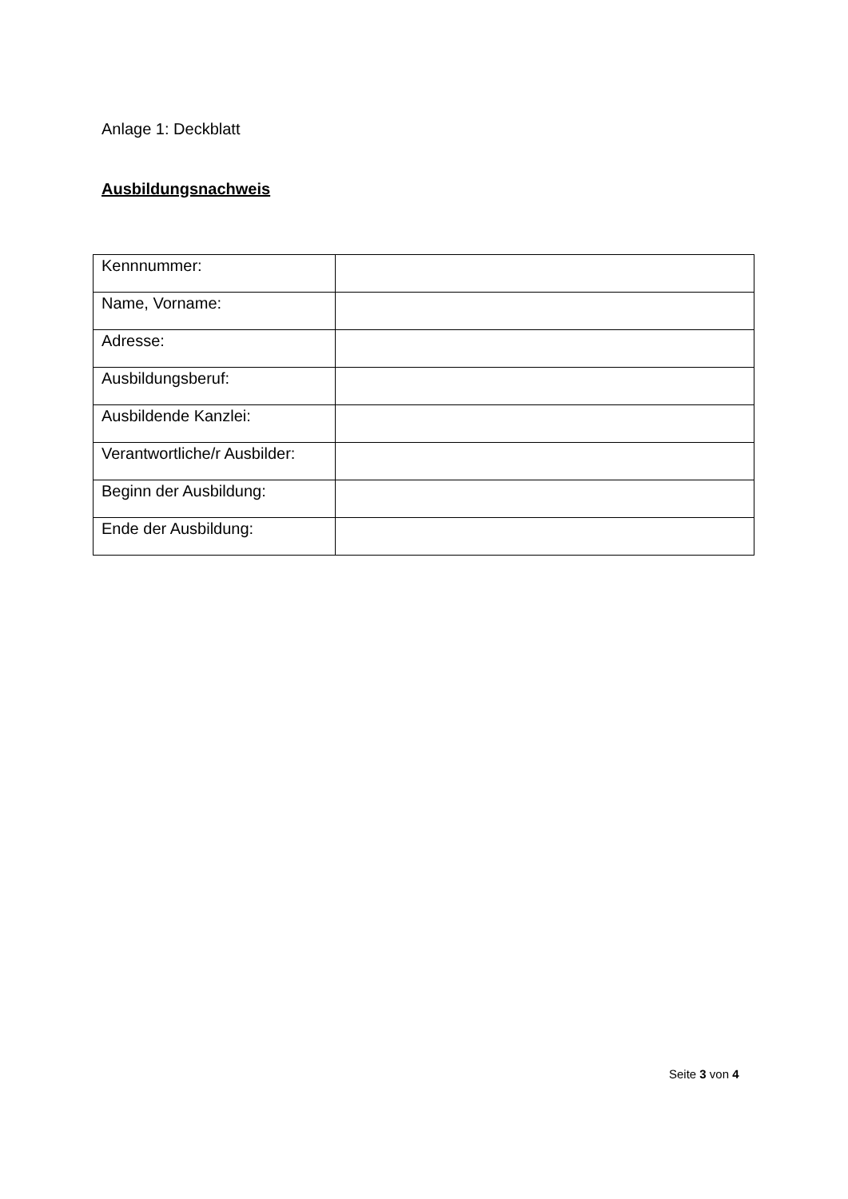Anlage 1: Deckblatt
Ausbildungsnachweis
| Kennnummer: | |
| Name, Vorname: | |
| Adresse: | |
| Ausbildungsberuf: | |
| Ausbildende Kanzlei: | |
| Verantwortliche/r Ausbilder: | |
| Beginn der Ausbildung: | |
| Ende der Ausbildung: | |
Seite 3 von 4